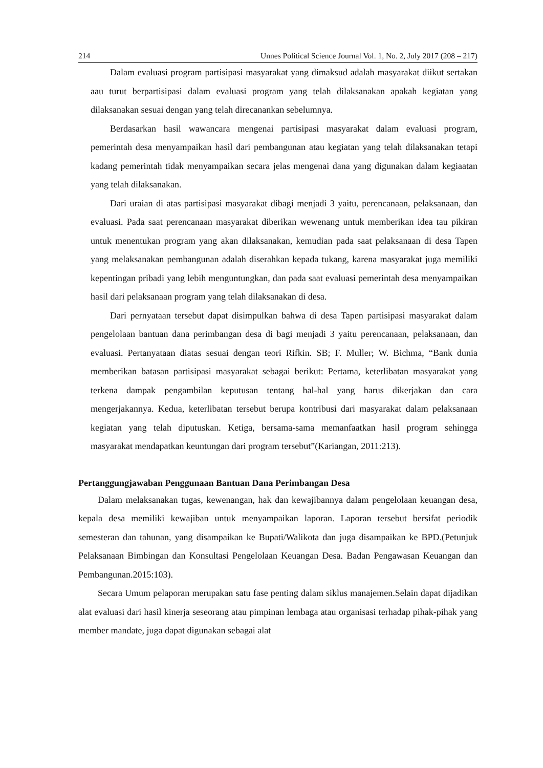214 Unnes Political Science Journal Vol. 1, No. 2, July 2017 (208 – 217)
Dalam evaluasi program partisipasi masyarakat yang dimaksud adalah masyarakat diikut sertakan aau turut berpartisipasi dalam evaluasi program yang telah dilaksanakan apakah kegiatan yang dilaksanakan sesuai dengan yang telah direcanankan sebelumnya.
Berdasarkan hasil wawancara mengenai partisipasi masyarakat dalam evaluasi program, pemerintah desa menyampaikan hasil dari pembangunan atau kegiatan yang telah dilaksanakan tetapi kadang pemerintah tidak menyampaikan secara jelas mengenai dana yang digunakan dalam kegiaatan yang telah dilaksanakan.
Dari uraian di atas partisipasi masyarakat dibagi menjadi 3 yaitu, perencanaan, pelaksanaan, dan evaluasi. Pada saat perencanaan masyarakat diberikan wewenang untuk memberikan idea tau pikiran untuk menentukan program yang akan dilaksanakan, kemudian pada saat pelaksanaan di desa Tapen yang melaksanakan pembangunan adalah diserahkan kepada tukang, karena masyarakat juga memiliki kepentingan pribadi yang lebih menguntungkan, dan pada saat evaluasi pemerintah desa menyampaikan hasil dari pelaksanaan program yang telah dilaksanakan di desa.
Dari pernyataan tersebut dapat disimpulkan bahwa di desa Tapen partisipasi masyarakat dalam pengelolaan bantuan dana perimbangan desa di bagi menjadi 3 yaitu perencanaan, pelaksanaan, dan evaluasi. Pertanyataan diatas sesuai dengan teori Rifkin. SB; F. Muller; W. Bichma, “Bank dunia memberikan batasan partisipasi masyarakat sebagai berikut: Pertama, keterlibatan masyarakat yang terkena dampak pengambilan keputusan tentang hal-hal yang harus dikerjakan dan cara mengerjakannya. Kedua, keterlibatan tersebut berupa kontribusi dari masyarakat dalam pelaksanaan kegiatan yang telah diputuskan. Ketiga, bersama-sama memanfaatkan hasil program sehingga masyarakat mendapatkan keuntungan dari program tersebut”(Kariangan, 2011:213).
Pertanggungjawaban Penggunaan Bantuan Dana Perimbangan Desa
Dalam melaksanakan tugas, kewenangan, hak dan kewajibannya dalam pengelolaan keuangan desa, kepala desa memiliki kewajiban untuk menyampaikan laporan. Laporan tersebut bersifat periodik semesteran dan tahunan, yang disampaikan ke Bupati/Walikota dan juga disampaikan ke BPD.(Petunjuk Pelaksanaan Bimbingan dan Konsultasi Pengelolaan Keuangan Desa. Badan Pengawasan Keuangan dan Pembangunan.2015:103).
Secara Umum pelaporan merupakan satu fase penting dalam siklus manajemen.Selain dapat dijadikan alat evaluasi dari hasil kinerja seseorang atau pimpinan lembaga atau organisasi terhadap pihak-pihak yang member mandate, juga dapat digunakan sebagai alat